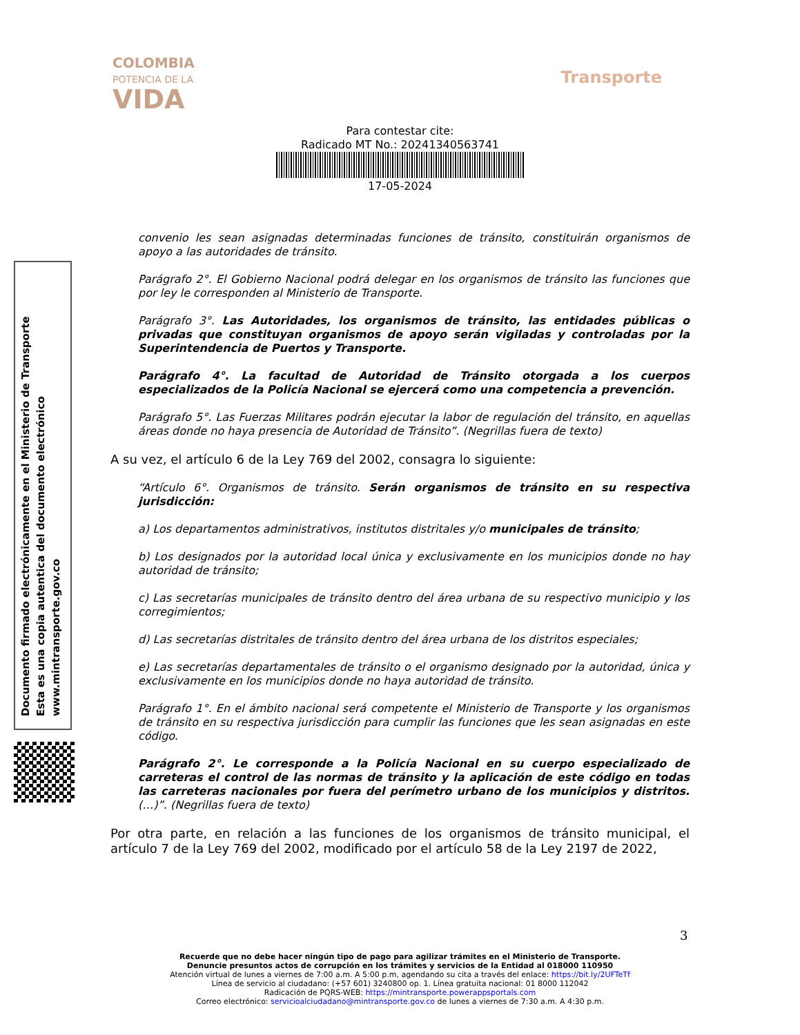COLOMBIA
POTENCIA DE LA
VIDA
Transporte
Para contestar cite:
Radicado MT No.: 20241340563741
17-05-2024
convenio les sean asignadas determinadas funciones de tránsito, constituirán organismos de apoyo a las autoridades de tránsito.
Parágrafo 2°. El Gobierno Nacional podrá delegar en los organismos de tránsito las funciones que por ley le corresponden al Ministerio de Transporte.
Parágrafo 3°. Las Autoridades, los organismos de tránsito, las entidades públicas o privadas que constituyan organismos de apoyo serán vigiladas y controladas por la Superintendencia de Puertos y Transporte.
Parágrafo 4°. La facultad de Autoridad de Tránsito otorgada a los cuerpos especializados de la Policía Nacional se ejercerá como una competencia a prevención.
Parágrafo 5°. Las Fuerzas Militares podrán ejecutar la labor de regulación del tránsito, en aquellas áreas donde no haya presencia de Autoridad de Tránsito”. (Negrillas fuera de texto)
A su vez, el artículo 6 de la Ley 769 del 2002, consagra lo siguiente:
“Artículo 6°. Organismos de tránsito. Serán organismos de tránsito en su respectiva jurisdicción:
a) Los departamentos administrativos, institutos distritales y/o municipales de tránsito;
b) Los designados por la autoridad local única y exclusivamente en los municipios donde no hay autoridad de tránsito;
c) Las secretarías municipales de tránsito dentro del área urbana de su respectivo municipio y los corregimientos;
d) Las secretarías distritales de tránsito dentro del área urbana de los distritos especiales;
e) Las secretarías departamentales de tránsito o el organismo designado por la autoridad, única y exclusivamente en los municipios donde no haya autoridad de tránsito.
Parágrafo 1°. En el ámbito nacional será competente el Ministerio de Transporte y los organismos de tránsito en su respectiva jurisdicción para cumplir las funciones que les sean asignadas en este código.
Parágrafo 2°. Le corresponde a la Policía Nacional en su cuerpo especializado de carreteras el control de las normas de tránsito y la aplicación de este código en todas las carreteras nacionales por fuera del perímetro urbano de los municipios y distritos. (…)”. (Negrillas fuera de texto)
Por otra parte, en relación a las funciones de los organismos de tránsito municipal, el artículo 7 de la Ley 769 del 2002, modificado por el artículo 58 de la Ley 2197 de 2022,
Documento firmado electrónicamente en el Ministerio de Transporte
Esta es una copia autentica del documento electrónico
www.mintransporte.gov.co
3
Recuerde que no debe hacer ningún tipo de pago para agilizar trámites en el Ministerio de Transporte.
Denuncie presuntos actos de corrupción en los trámites y servicios de la Entidad al 018000 110950
Atención virtual de lunes a viernes de 7:00 a.m. A 5:00 p.m, agendando su cita a través del enlace: https://bit.ly/2UFTeTf
Línea de servicio al ciudadano: (+57 601) 3240800 op. 1. Línea gratuita nacional: 01 8000 112042
Radicación de PQRS-WEB: https://mintransporte.powerappsportals.com
Correo electrónico: servicioalciudadano@mintransporte.gov.co de lunes a viernes de 7:30 a.m. A 4:30 p.m.